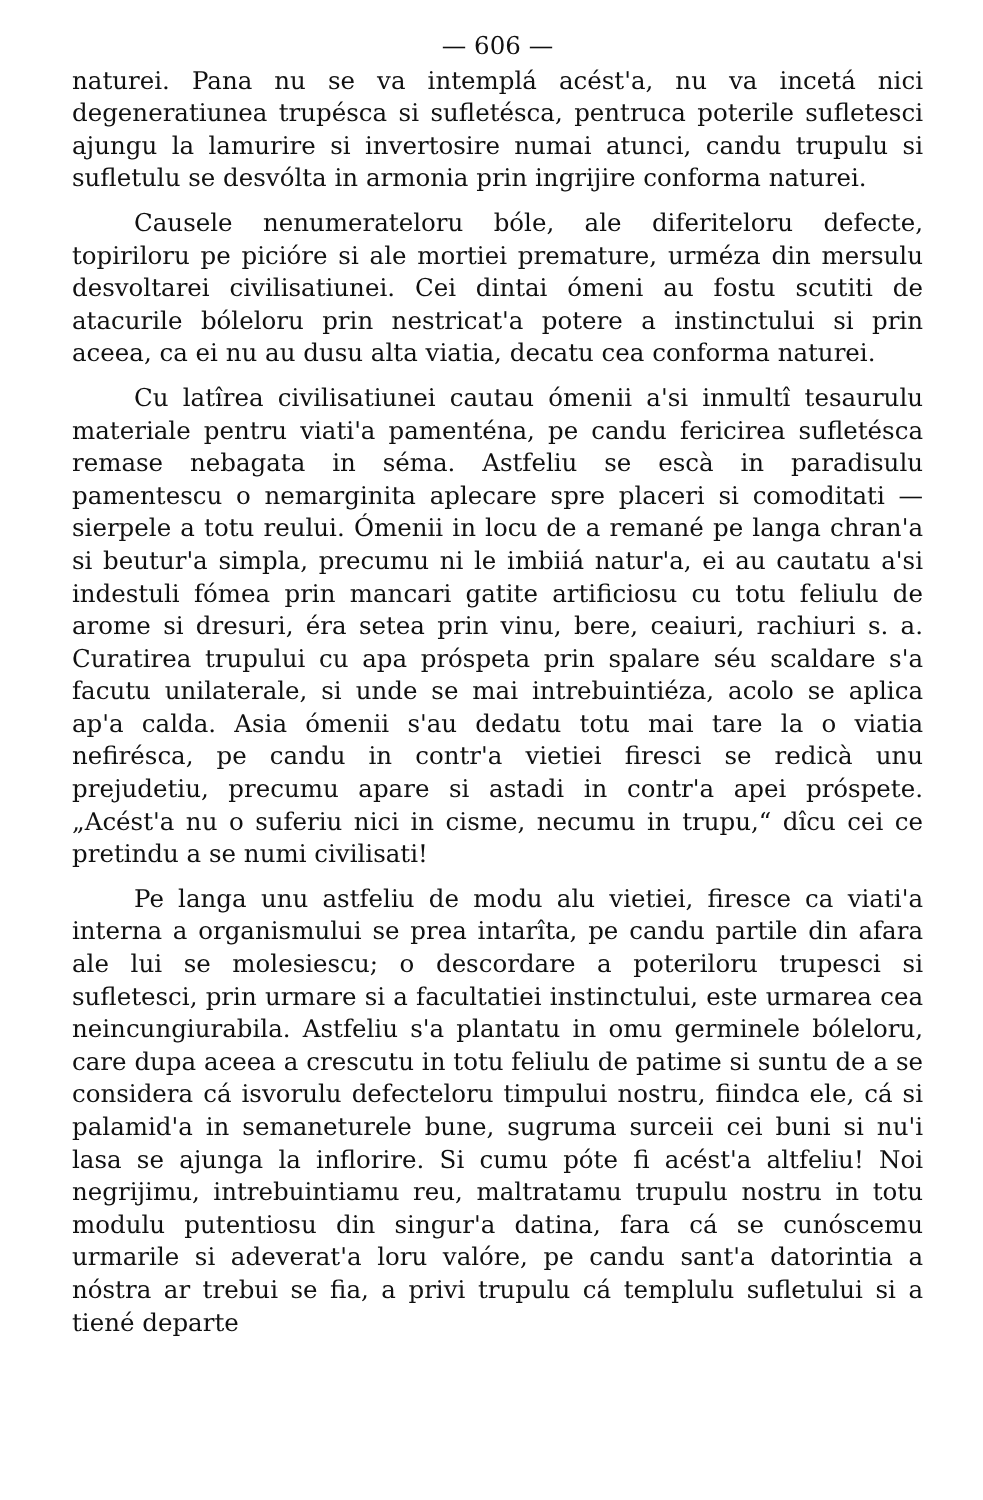— 606 —
naturei. Pana nu se va intemplá acést'a, nu va incetá nici degeneratiunea trupésca si sufletésca, pentruca poterile sufletesci ajungu la lamurire si invertosire numai atunci, candu trupulu si sufletulu se desvólta in armonia prin ingrijire conforma naturei.
Causele nenumerateloru bóle, ale diferiteloru defecte, topiriloru pe picióre si ale mortiei premature, urméza din mersulu desvoltarei civilisatiunei. Cei dintai ómeni au fostu scutiti de atacurile bóleloru prin nestricat'a potere a instinctului si prin aceea, ca ei nu au dusu alta viatia, decatu cea conforma naturei.
Cu latîrea civilisatiunei cautau ómenii a'si inmultî tesaurulu materiale pentru viati'a pamenténa, pe candu fericirea sufletésca remase nebagata in séma. Astfeliu se escà in paradisulu pamentescu o nemarginita aplecare spre placeri si comoditati — sierpele a totu reului. Ómenii in locu de a remané pe langa chran'a si beutur'a simpla, precumu ni le imbiiá natur'a, ei au cautatu a'si indestuli fómea prin mancari gatite artificiosu cu totu feliulu de arome si dresuri, éra setea prin vinu, bere, ceaiuri, rachiuri s. a. Curatirea trupului cu apa próspeta prin spalare séu scaldare s'a facutu unilaterale, si unde se mai intrebuintiéza, acolo se aplica ap'a calda. Asia ómenii s'au dedatu totu mai tare la o viatia nefirésca, pe candu in contr'a vietiei firesci se redicà unu prejudetiu, precumu apare si astadi in contr'a apei próspete. „Acést'a nu o suferiu nici in cisme, necumu in trupu,“ dîcu cei ce pretindu a se numi civilisati!
Pe langa unu astfeliu de modu alu vietiei, firesce ca viati'a interna a organismului se prea intarîta, pe candu partile din afara ale lui se molesiescu; o descordare a poteriloru trupesci si sufletesci, prin urmare si a facultatiei instinctului, este urmarea cea neincungiurabila. Astfeliu s'a plantatu in omu germinele bóleloru, care dupa aceea a crescutu in totu feliulu de patime si suntu de a se considera cá isvorulu defecteloru timpului nostru, fiindca ele, cá si palamid'a in semaneturele bune, sugruma surceii cei buni si nu'i lasa se ajunga la inflorire. Si cumu póte fi acést'a altfeliu! Noi negrijimu, intrebuintiamu reu, maltratamu trupulu nostru in totu modulu putentiosu din singur'a datina, fara cá se cunóscemu urmarile si adeverat'a loru valóre, pe candu sant'a datorintia a nóstra ar trebui se fia, a privi trupulu cá templulu sufletului si a tiené departe